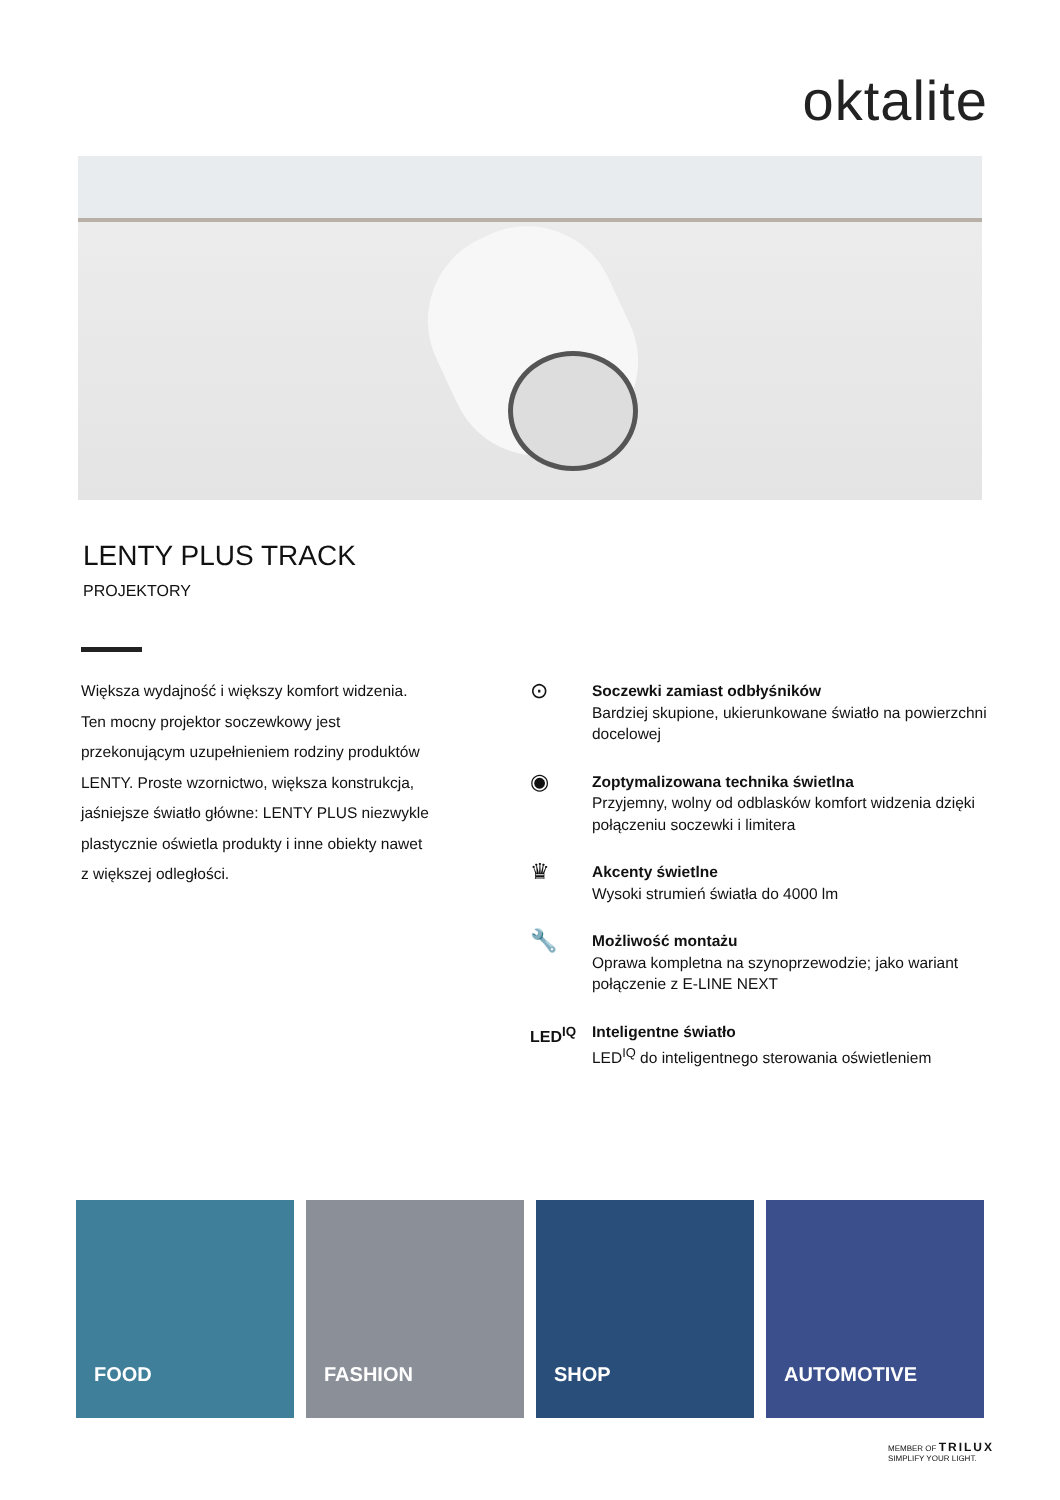oktalite
LENTY PLUS TRACK
PROJEKTORY
Większa wydajność i większy komfort widzenia. Ten mocny projektor soczewkowy jest przekonującym uzupełnieniem rodziny produktów LENTY. Proste wzornictwo, większa konstrukcja, jaśniejsze światło główne: LENTY PLUS niezwykle plastycznie oświetla produkty i inne obiekty nawet z większej odległości.
⊙
Soczewki zamiast odbłyśników
Bardziej skupione, ukierunkowane światło na powierzchni docelowej
◉
Zoptymalizowana technika świetlna
Przyjemny, wolny od odblasków komfort widzenia dzięki połączeniu soczewki i limitera
♛
Akcenty świetlne
Wysoki strumień światła do 4000 lm
🔧
Możliwość montażu
Oprawa kompletna na szynoprzewodzie; jako wariant połączenie z E-LINE NEXT
LED<sup>IQ</sup> Inteligentne światło
LED<sup>IQ</sup> do inteligentnego sterowania oświetleniem
FOOD
FASHION
SHOP
AUTOMOTIVE
MEMBER OF TRILUX
SIMPLIFY YOUR LIGHT.